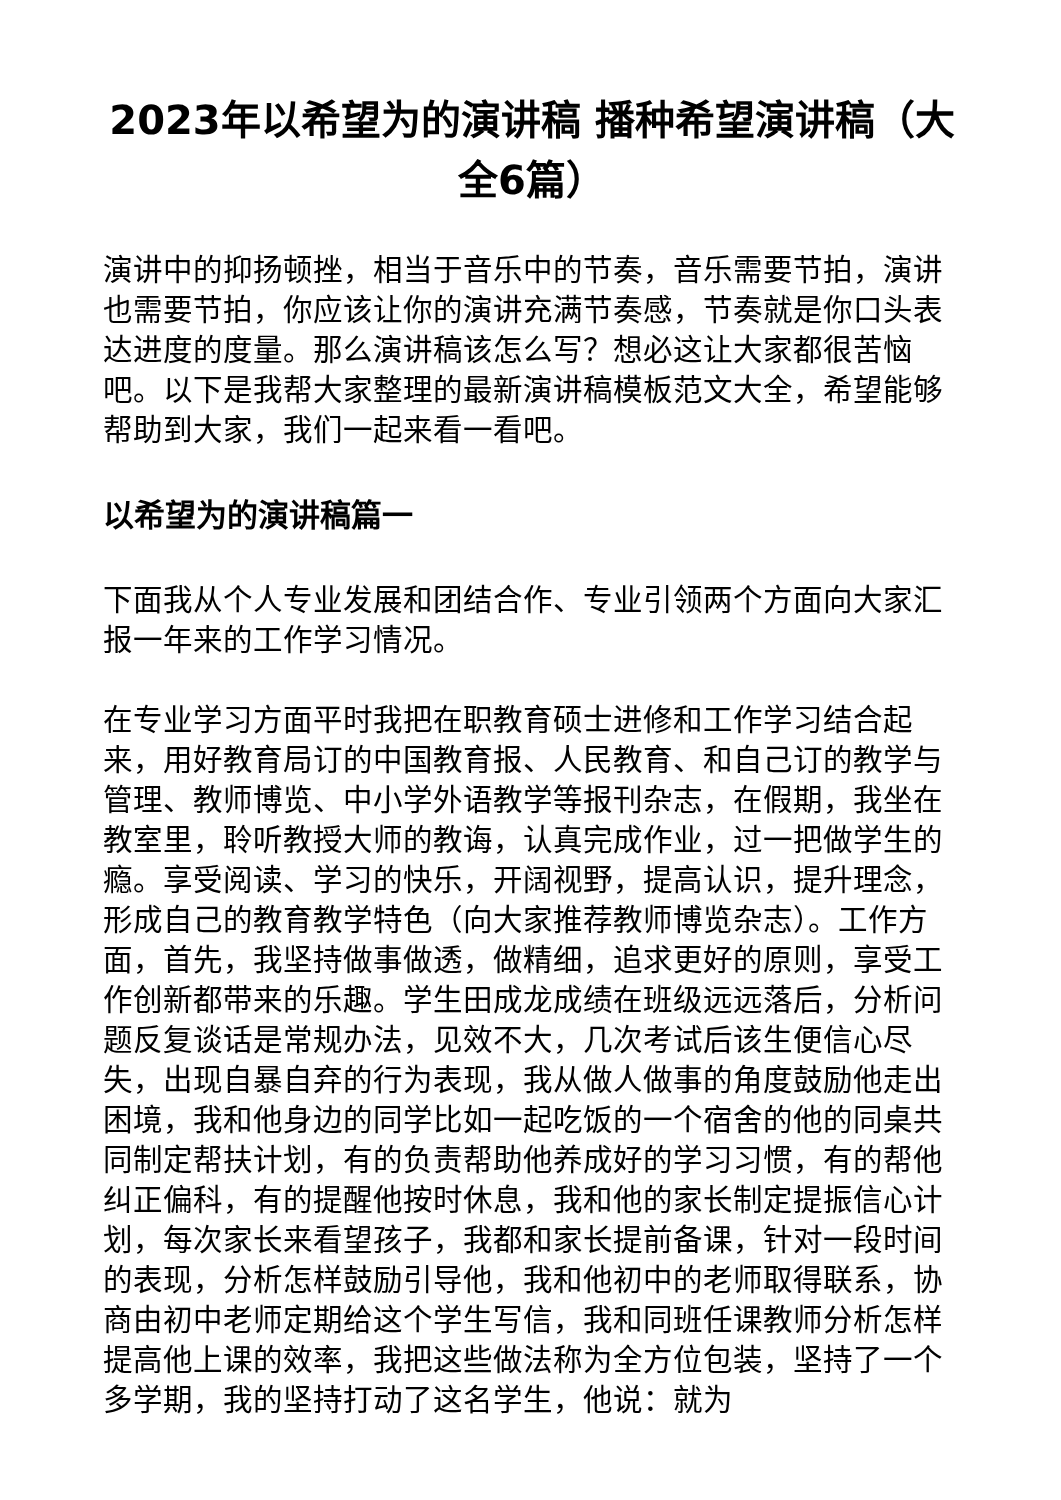2023年以希望为的演讲稿 播种希望演讲稿（大全6篇）
演讲中的抑扬顿挫，相当于音乐中的节奏，音乐需要节拍，演讲也需要节拍，你应该让你的演讲充满节奏感，节奏就是你口头表达进度的度量。那么演讲稿该怎么写？想必这让大家都很苦恼吧。以下是我帮大家整理的最新演讲稿模板范文大全，希望能够帮助到大家，我们一起来看一看吧。
以希望为的演讲稿篇一
下面我从个人专业发展和团结合作、专业引领两个方面向大家汇报一年来的工作学习情况。
在专业学习方面平时我把在职教育硕士进修和工作学习结合起来，用好教育局订的中国教育报、人民教育、和自己订的教学与管理、教师博览、中小学外语教学等报刊杂志，在假期，我坐在教室里，聆听教授大师的教诲，认真完成作业，过一把做学生的瘾。享受阅读、学习的快乐，开阔视野，提高认识，提升理念，形成自己的教育教学特色（向大家推荐教师博览杂志）。工作方面，首先，我坚持做事做透，做精细，追求更好的原则，享受工作创新都带来的乐趣。学生田成龙成绩在班级远远落后，分析问题反复谈话是常规办法，见效不大，几次考试后该生便信心尽失，出现自暴自弃的行为表现，我从做人做事的角度鼓励他走出困境，我和他身边的同学比如一起吃饭的一个宿舍的他的同桌共同制定帮扶计划，有的负责帮助他养成好的学习习惯，有的帮他纠正偏科，有的提醒他按时休息，我和他的家长制定提振信心计划，每次家长来看望孩子，我都和家长提前备课，针对一段时间的表现，分析怎样鼓励引导他，我和他初中的老师取得联系，协商由初中老师定期给这个学生写信，我和同班任课教师分析怎样提高他上课的效率，我把这些做法称为全方位包装，坚持了一个多学期，我的坚持打动了这名学生，他说：就为